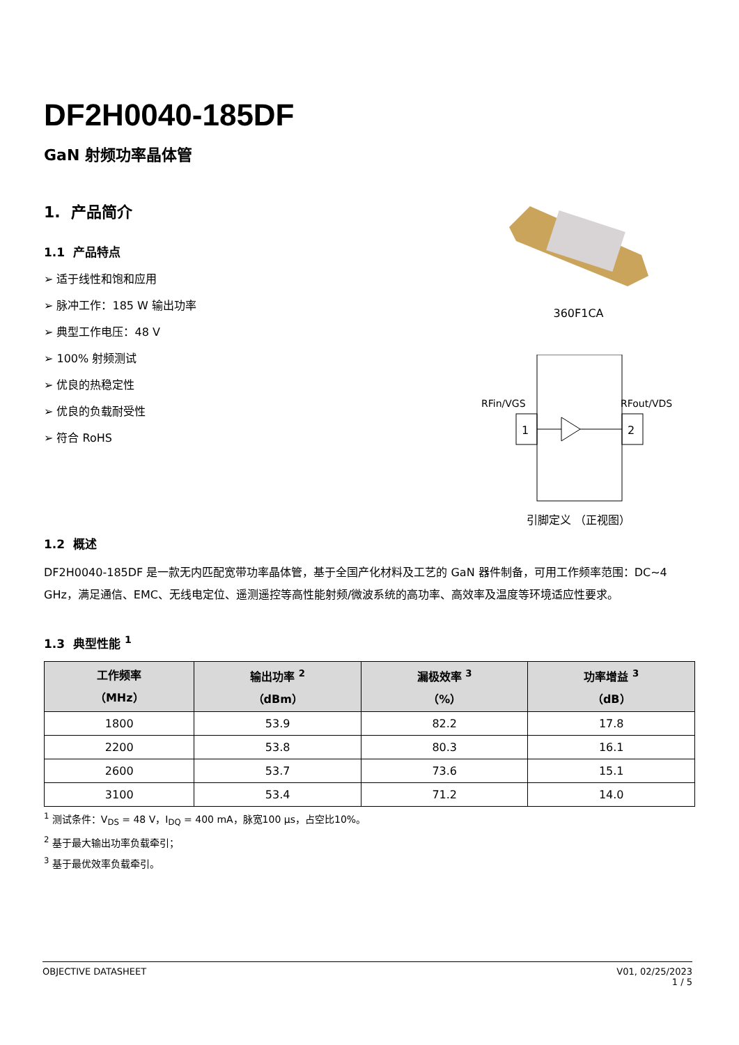DF2H0040-185DF
GaN 射频功率晶体管
1. 产品简介
1.1 产品特点
➢ 适于线性和饱和应用
➢ 脉冲工作：185 W 输出功率
➢ 典型工作电压：48 V
➢ 100% 射频测试
➢ 优良的热稳定性
➢ 优良的负载耐受性
➢ 符合 RoHS
360F1CA
RFin/VGS
RFout/VDS
1
2
引脚定义 （正视图）
1.2 概述
DF2H0040-185DF 是一款无内匹配宽带功率晶体管，基于全国产化材料及工艺的 GaN 器件制备，可用工作频率范围：DC~4 GHz，满足通信、EMC、无线电定位、遥测遥控等高性能射频/微波系统的高功率、高效率及温度等环境适应性要求。
1.3 典型性能 <sup>1</sup>
| 工作频率 （MHz） | 输出功率 <sup>2</sup> （dBm） | 漏极效率 <sup>3</sup> （%） | 功率增益 <sup>3</sup> （dB） |
| --- | --- | --- | --- |
| 1800 | 53.9 | 82.2 | 17.8 |
| 2200 | 53.8 | 80.3 | 16.1 |
| 2600 | 53.7 | 73.6 | 15.1 |
| 3100 | 53.4 | 71.2 | 14.0 |
<sup>1</sup> 测试条件：V<sub>DS</sub> = 48 V，I<sub>DQ</sub> = 400 mA，脉宽100 μs，占空比10%。
<sup>2</sup> 基于最大输出功率负载牵引；
<sup>3</sup> 基于最优效率负载牵引。
OBJECTIVE DATASHEET V01, 02/25/2023
1 / 5